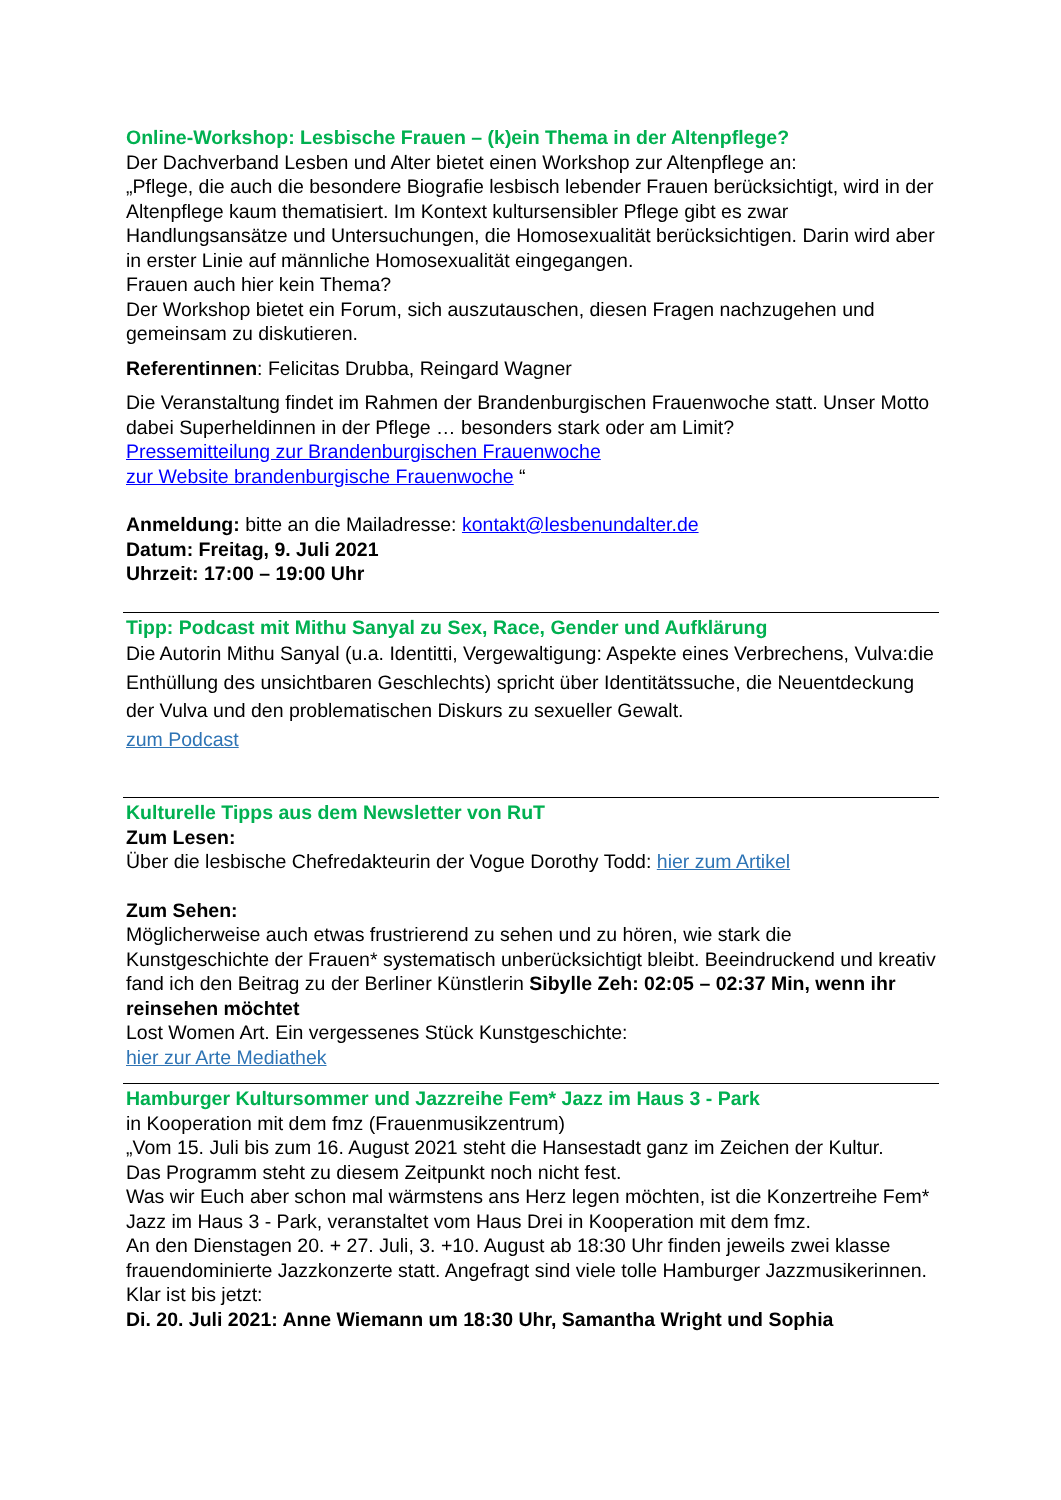Online-Workshop: Lesbische Frauen – (k)ein Thema in der Altenpflege?
Der Dachverband Lesben und Alter bietet einen Workshop zur Altenpflege an:
„Pflege, die auch die besondere Biografie lesbisch lebender Frauen berücksichtigt, wird in der Altenpflege kaum thematisiert. Im Kontext kultursensibler Pflege gibt es zwar Handlungsansätze und Untersuchungen, die Homosexualität berücksichtigen. Darin wird aber in erster Linie auf männliche Homosexualität eingegangen.
Frauen auch hier kein Thema?
Der Workshop bietet ein Forum, sich auszutauschen, diesen Fragen nachzugehen und gemeinsam zu diskutieren.
Referentinnen: Felicitas Drubba, Reingard Wagner
Die Veranstaltung findet im Rahmen der Brandenburgischen Frauenwoche statt. Unser Motto dabei Superheldinnen in der Pflege … besonders stark oder am Limit?
Pressemitteilung zur Brandenburgischen Frauenwoche
zur Website brandenburgische Frauenwoche “
Anmeldung: bitte an die Mailadresse: kontakt@lesbenundalter.de
Datum: Freitag, 9. Juli 2021
Uhrzeit: 17:00 – 19:00 Uhr
Tipp: Podcast mit Mithu Sanyal zu Sex, Race, Gender und Aufklärung
Die Autorin Mithu Sanyal (u.a. Identitti, Vergewaltigung: Aspekte eines Verbrechens, Vulva:die Enthüllung des unsichtbaren Geschlechts) spricht über Identitätssuche, die Neuentdeckung der Vulva und den problematischen Diskurs zu sexueller Gewalt.
zum Podcast
Kulturelle Tipps aus dem Newsletter von RuT
Zum Lesen:
Über die lesbische Chefredakteurin der Vogue Dorothy Todd: hier zum Artikel
Zum Sehen:
Möglicherweise auch etwas frustrierend zu sehen und zu hören, wie stark die Kunstgeschichte der Frauen* systematisch unberücksichtigt bleibt. Beeindruckend und kreativ fand ich den Beitrag zu der Berliner Künstlerin Sibylle Zeh: 02:05 – 02:37 Min, wenn ihr reinsehen möchtet
Lost Women Art. Ein vergessenes Stück Kunstgeschichte:
hier zur Arte Mediathek
Hamburger Kultursommer und Jazzreihe Fem* Jazz im Haus 3 - Park
in Kooperation mit dem fmz (Frauenmusikzentrum)
„Vom 15. Juli bis zum 16. August 2021 steht die Hansestadt ganz im Zeichen der Kultur.
Das Programm steht zu diesem Zeitpunkt noch nicht fest.
Was wir Euch aber schon mal wärmstens ans Herz legen möchten, ist die Konzertreihe Fem* Jazz im Haus 3 - Park, veranstaltet vom Haus Drei in Kooperation mit dem fmz.
An den Dienstagen 20. + 27. Juli, 3. +10. August ab 18:30 Uhr finden jeweils zwei klasse frauendominierte Jazzkonzerte statt. Angefragt sind viele tolle Hamburger Jazzmusikerinnen. Klar ist bis jetzt:
Di. 20. Juli 2021: Anne Wiemann um 18:30 Uhr, Samantha Wright und Sophia